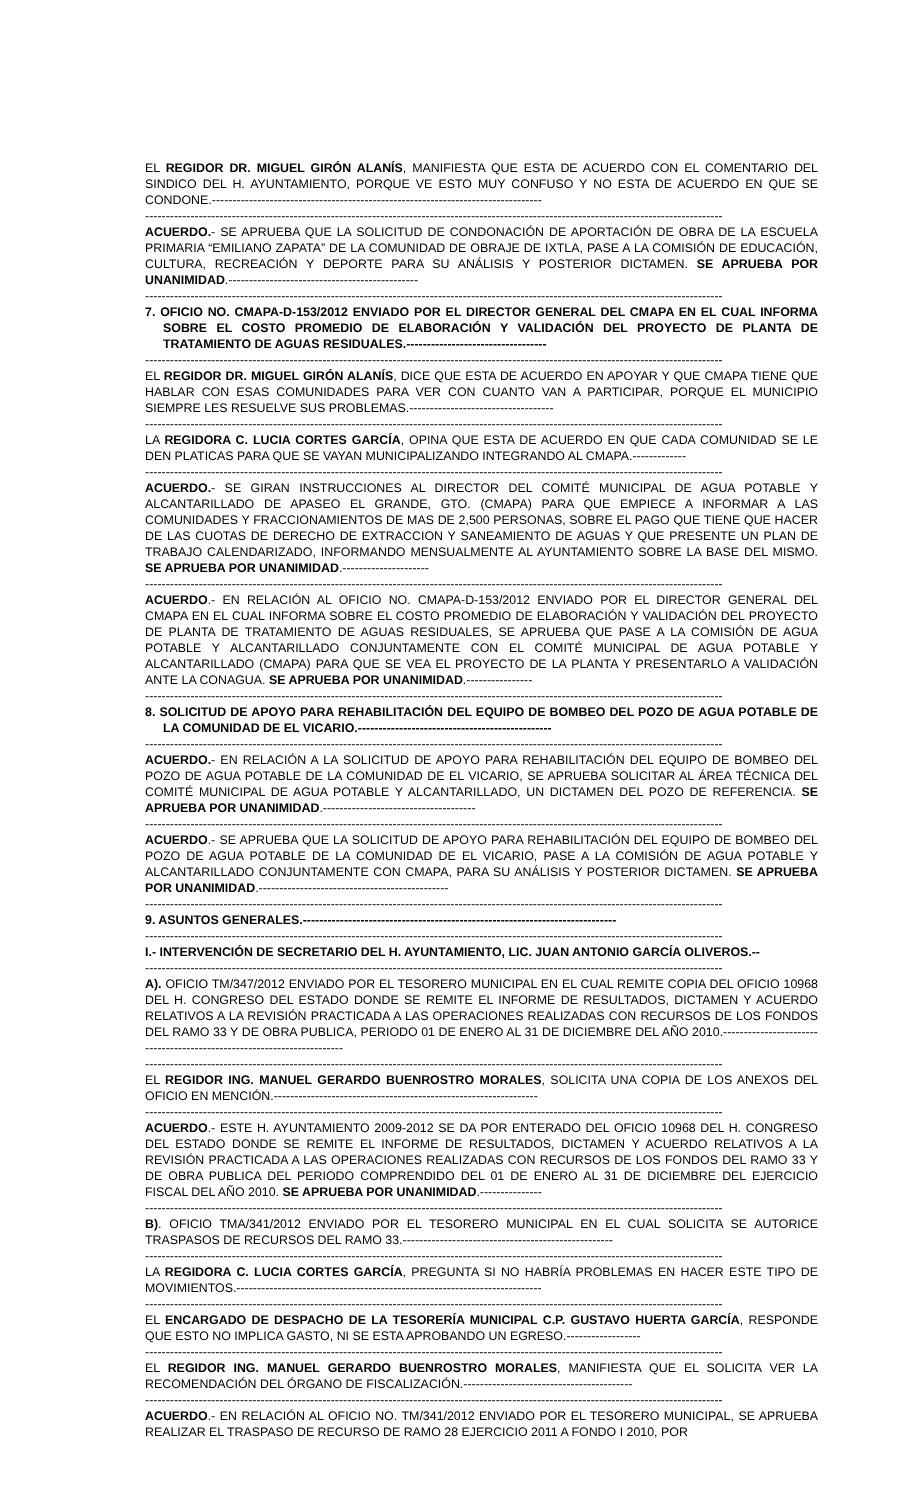EL REGIDOR DR. MIGUEL GIRÓN ALANÍS, MANIFIESTA QUE ESTA DE ACUERDO CON EL COMENTARIO DEL SINDICO DEL H. AYUNTAMIENTO, PORQUE VE ESTO MUY CONFUSO Y NO ESTA DE ACUERDO EN QUE SE CONDONE.--------------------------------------------------------------------------------
--------------------------------------------------------------------------------------------------------------------------------------------
ACUERDO.- SE APRUEBA QUE LA SOLICITUD DE CONDONACIÓN DE APORTACIÓN DE OBRA DE LA ESCUELA PRIMARIA “EMILIANO ZAPATA” DE LA COMUNIDAD DE OBRAJE DE IXTLA, PASE A LA COMISIÓN DE EDUCACIÓN, CULTURA, RECREACIÓN Y DEPORTE PARA SU ANÁLISIS Y POSTERIOR DICTAMEN. SE APRUEBA POR UNANIMIDAD.----------------------------------------------
--------------------------------------------------------------------------------------------------------------------------------------------
7. OFICIO NO. CMAPA-D-153/2012 ENVIADO POR EL DIRECTOR GENERAL DEL CMAPA EN EL CUAL INFORMA SOBRE EL COSTO PROMEDIO DE ELABORACIÓN Y VALIDACIÓN DEL PROYECTO DE PLANTA DE TRATAMIENTO DE AGUAS RESIDUALES.----------------------------------
--------------------------------------------------------------------------------------------------------------------------------------------
EL REGIDOR DR. MIGUEL GIRÓN ALANÍS, DICE QUE ESTA DE ACUERDO EN APOYAR Y QUE CMAPA TIENE QUE HABLAR CON ESAS COMUNIDADES PARA VER CON CUANTO VAN A PARTICIPAR, PORQUE EL MUNICIPIO SIEMPRE LES RESUELVE SUS PROBLEMAS.-----------------------------------
--------------------------------------------------------------------------------------------------------------------------------------------
LA REGIDORA C. LUCIA CORTES GARCÍA, OPINA QUE ESTA DE ACUERDO EN QUE CADA COMUNIDAD SE LE DEN PLATICAS PARA QUE SE VAYAN MUNICIPALIZANDO INTEGRANDO AL CMAPA.-------------
--------------------------------------------------------------------------------------------------------------------------------------------
ACUERDO.- SE GIRAN INSTRUCCIONES AL DIRECTOR DEL COMITÉ MUNICIPAL DE AGUA POTABLE Y ALCANTARILLADO DE APASEO EL GRANDE, GTO. (CMAPA) PARA QUE EMPIECE A INFORMAR A LAS COMUNIDADES Y FRACCIONAMIENTOS DE MAS DE 2,500 PERSONAS, SOBRE EL PAGO QUE TIENE QUE HACER DE LAS CUOTAS DE DERECHO DE EXTRACCION Y SANEAMIENTO DE AGUAS Y QUE PRESENTE UN PLAN DE TRABAJO CALENDARIZADO, INFORMANDO MENSUALMENTE AL AYUNTAMIENTO SOBRE LA BASE DEL MISMO. SE APRUEBA POR UNANIMIDAD.---------------------
--------------------------------------------------------------------------------------------------------------------------------------------
ACUERDO.- EN RELACIÓN AL OFICIO NO. CMAPA-D-153/2012 ENVIADO POR EL DIRECTOR GENERAL DEL CMAPA EN EL CUAL INFORMA SOBRE EL COSTO PROMEDIO DE ELABORACIÓN Y VALIDACIÓN DEL PROYECTO DE PLANTA DE TRATAMIENTO DE AGUAS RESIDUALES, SE APRUEBA QUE PASE A LA COMISIÓN DE AGUA POTABLE Y ALCANTARILLADO CONJUNTAMENTE CON EL COMITÉ MUNICIPAL DE AGUA POTABLE Y ALCANTARILLADO (CMAPA) PARA QUE SE VEA EL PROYECTO DE LA PLANTA Y PRESENTARLO A VALIDACIÓN ANTE LA CONAGUA. SE APRUEBA POR UNANIMIDAD.----------------
--------------------------------------------------------------------------------------------------------------------------------------------
8. SOLICITUD DE APOYO PARA REHABILITACIÓN DEL EQUIPO DE BOMBEO DEL POZO DE AGUA POTABLE DE LA COMUNIDAD DE EL VICARIO.-----------------------------------------------
--------------------------------------------------------------------------------------------------------------------------------------------
ACUERDO.- EN RELACIÓN A LA SOLICITUD DE APOYO PARA REHABILITACIÓN DEL EQUIPO DE BOMBEO DEL POZO DE AGUA POTABLE DE LA COMUNIDAD DE EL VICARIO, SE APRUEBA SOLICITAR AL ÁREA TÉCNICA DEL COMITÉ MUNICIPAL DE AGUA POTABLE Y ALCANTARILLADO, UN DICTAMEN DEL POZO DE REFERENCIA. SE APRUEBA POR UNANIMIDAD.-------------------------------------
--------------------------------------------------------------------------------------------------------------------------------------------
ACUERDO.- SE APRUEBA QUE LA SOLICITUD DE APOYO PARA REHABILITACIÓN DEL EQUIPO DE BOMBEO DEL POZO DE AGUA POTABLE DE LA COMUNIDAD DE EL VICARIO, PASE A LA COMISIÓN DE AGUA POTABLE Y ALCANTARILLADO CONJUNTAMENTE CON CMAPA, PARA SU ANÁLISIS Y POSTERIOR DICTAMEN. SE APRUEBA POR UNANIMIDAD.----------------------------------------------
--------------------------------------------------------------------------------------------------------------------------------------------
9. ASUNTOS GENERALES.----------------------------------------------------------------------------
--------------------------------------------------------------------------------------------------------------------------------------------
I.- INTERVENCIÓN DE SECRETARIO DEL H. AYUNTAMIENTO, LIC. JUAN ANTONIO GARCÍA OLIVEROS.--
--------------------------------------------------------------------------------------------------------------------------------------------
A). OFICIO TM/347/2012 ENVIADO POR EL TESORERO MUNICIPAL EN EL CUAL REMITE COPIA DEL OFICIO 10968 DEL H. CONGRESO DEL ESTADO DONDE SE REMITE EL INFORME DE RESULTADOS, DICTAMEN Y ACUERDO RELATIVOS A LA REVISIÓN PRACTICADA A LAS OPERACIONES REALIZADAS CON RECURSOS DE LOS FONDOS DEL RAMO 33 Y DE OBRA PUBLICA, PERIODO 01 DE ENERO AL 31 DE DICIEMBRE DEL AÑO 2010.-----------------------------------------------------------------------
--------------------------------------------------------------------------------------------------------------------------------------------
EL REGIDOR ING. MANUEL GERARDO BUENROSTRO MORALES, SOLICITA UNA COPIA DE LOS ANEXOS DEL OFICIO EN MENCIÓN.----------------------------------------------------------------
--------------------------------------------------------------------------------------------------------------------------------------------
ACUERDO.- ESTE H. AYUNTAMIENTO 2009-2012 SE DA POR ENTERADO DEL OFICIO 10968 DEL H. CONGRESO DEL ESTADO DONDE SE REMITE EL INFORME DE RESULTADOS, DICTAMEN Y ACUERDO RELATIVOS A LA REVISIÓN PRACTICADA A LAS OPERACIONES REALIZADAS CON RECURSOS DE LOS FONDOS DEL RAMO 33 Y DE OBRA PUBLICA DEL PERIODO COMPRENDIDO DEL 01 DE ENERO AL 31 DE DICIEMBRE DEL EJERCICIO FISCAL DEL AÑO 2010. SE APRUEBA POR UNANIMIDAD.---------------
--------------------------------------------------------------------------------------------------------------------------------------------
B). OFICIO TMA/341/2012 ENVIADO POR EL TESORERO MUNICIPAL EN EL CUAL SOLICITA SE AUTORICE TRASPASOS DE RECURSOS DEL RAMO 33.---------------------------------------------------
--------------------------------------------------------------------------------------------------------------------------------------------
LA REGIDORA C. LUCIA CORTES GARCÍA, PREGUNTA SI NO HABRÍA PROBLEMAS EN HACER ESTE TIPO DE MOVIMIENTOS.--------------------------------------------------------------------------
--------------------------------------------------------------------------------------------------------------------------------------------
EL ENCARGADO DE DESPACHO DE LA TESORERÍA MUNICIPAL C.P. GUSTAVO HUERTA GARCÍA, RESPONDE QUE ESTO NO IMPLICA GASTO, NI SE ESTA APROBANDO UN EGRESO.------------------
--------------------------------------------------------------------------------------------------------------------------------------------
EL REGIDOR ING. MANUEL GERARDO BUENROSTRO MORALES, MANIFIESTA QUE EL SOLICITA VER LA RECOMENDACIÓN DEL ÓRGANO DE FISCALIZACIÓN.-----------------------------------------
--------------------------------------------------------------------------------------------------------------------------------------------
ACUERDO.- EN RELACIÓN AL OFICIO NO. TM/341/2012 ENVIADO POR EL TESORERO MUNICIPAL, SE APRUEBA REALIZAR EL TRASPASO DE RECURSO DE RAMO 28 EJERCICIO 2011 A FONDO I 2010, POR